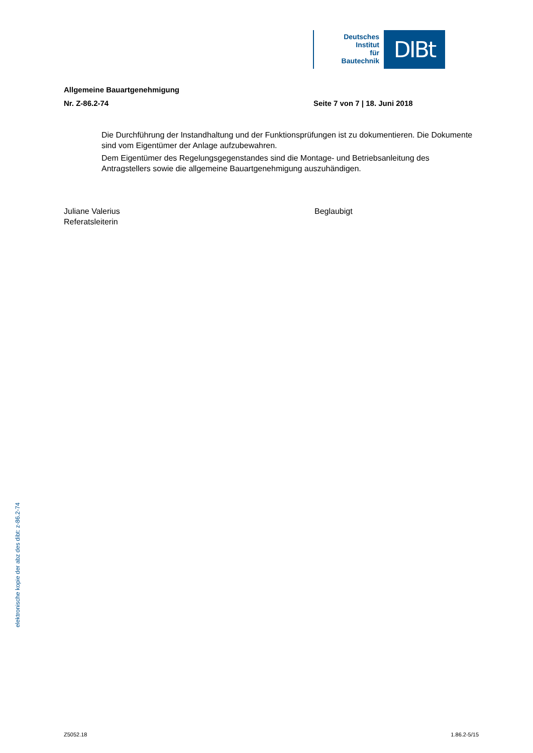Deutsches
Institut
für
Bautechnik
DIBt
Allgemeine Bauartgenehmigung
Nr. Z-86.2-74 Seite 7 von 7 | 18. Juni 2018
Die Durchführung der Instandhaltung und der Funktionsprüfungen ist zu dokumentieren. Die Dokumente sind vom Eigentümer der Anlage aufzubewahren.
Dem Eigentümer des Regelungsgegenstandes sind die Montage- und Betriebsanleitung des Antragstellers sowie die allgemeine Bauartgenehmigung auszuhändigen.
Juliane Valerius
Referatsleiterin
Beglaubigt
elektronische kopie der abz des dibt: z-86.2-74
Z5052.18 1.86.2-5/15